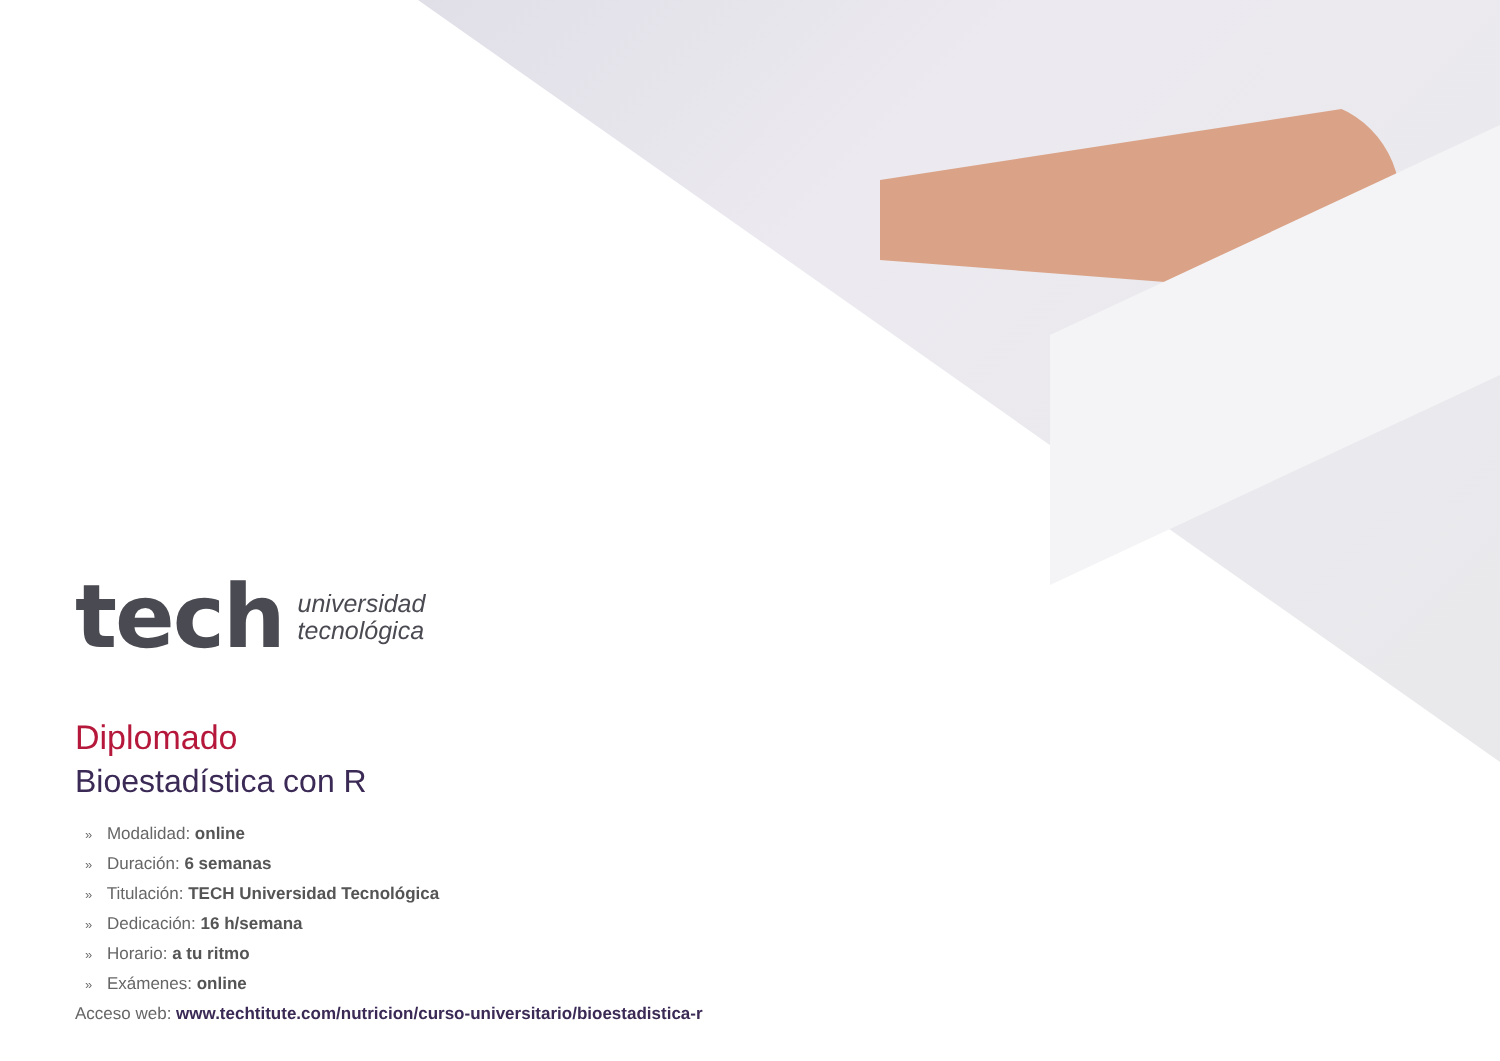tech
universidad
tecnológica
Diplomado
Bioestadística con R
» Modalidad: online
» Duración: 6 semanas
» Titulación: TECH Universidad Tecnológica
» Dedicación: 16 h/semana
» Horario: a tu ritmo
» Exámenes: online
Acceso web: www.techtitute.com/nutricion/curso-universitario/bioestadistica-r